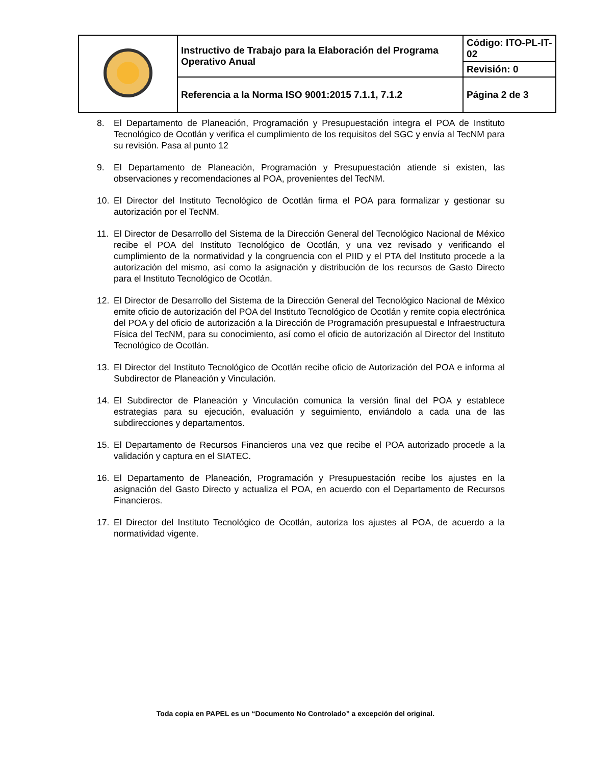| | Instructivo de Trabajo para la Elaboración del Programa Operativo Anual | Código: ITO-PL-IT-02 |
| | | Revisión: 0 |
| | Referencia a la Norma ISO 9001:2015 7.1.1, 7.1.2 | Página 2 de 3 |
8. El Departamento de Planeación, Programación y Presupuestación integra el POA de Instituto Tecnológico de Ocotlán y verifica el cumplimiento de los requisitos del SGC y envía al TecNM para su revisión. Pasa al punto 12
9. El Departamento de Planeación, Programación y Presupuestación atiende si existen, las observaciones y recomendaciones al POA, provenientes del TecNM.
10. El Director del Instituto Tecnológico de Ocotlán firma el POA para formalizar y gestionar su autorización por el TecNM.
11. El Director de Desarrollo del Sistema de la Dirección General del Tecnológico Nacional de México recibe el POA del Instituto Tecnológico de Ocotlán, y una vez revisado y verificando el cumplimiento de la normatividad y la congruencia con el PIID y el PTA del Instituto procede a la autorización del mismo, así como la asignación y distribución de los recursos de Gasto Directo para el Instituto Tecnológico de Ocotlán.
12. El Director de Desarrollo del Sistema de la Dirección General del Tecnológico Nacional de México emite oficio de autorización del POA del Instituto Tecnológico de Ocotlán y remite copia electrónica del POA y del oficio de autorización a la Dirección de Programación presupuestal e Infraestructura Física del TecNM, para su conocimiento, así como el oficio de autorización al Director del Instituto Tecnológico de Ocotlán.
13. El Director del Instituto Tecnológico de Ocotlán recibe oficio de Autorización del POA e informa al Subdirector de Planeación y Vinculación.
14. El Subdirector de Planeación y Vinculación comunica la versión final del POA y establece estrategias para su ejecución, evaluación y seguimiento, enviándolo a cada una de las subdirecciones y departamentos.
15. El Departamento de Recursos Financieros una vez que recibe el POA autorizado procede a la validación y captura en el SIATEC.
16. El Departamento de Planeación, Programación y Presupuestación recibe los ajustes en la asignación del Gasto Directo y actualiza el POA, en acuerdo con el Departamento de Recursos Financieros.
17. El Director del Instituto Tecnológico de Ocotlán, autoriza los ajustes al POA, de acuerdo a la normatividad vigente.
Toda copia en PAPEL es un “Documento No Controlado” a excepción del original.